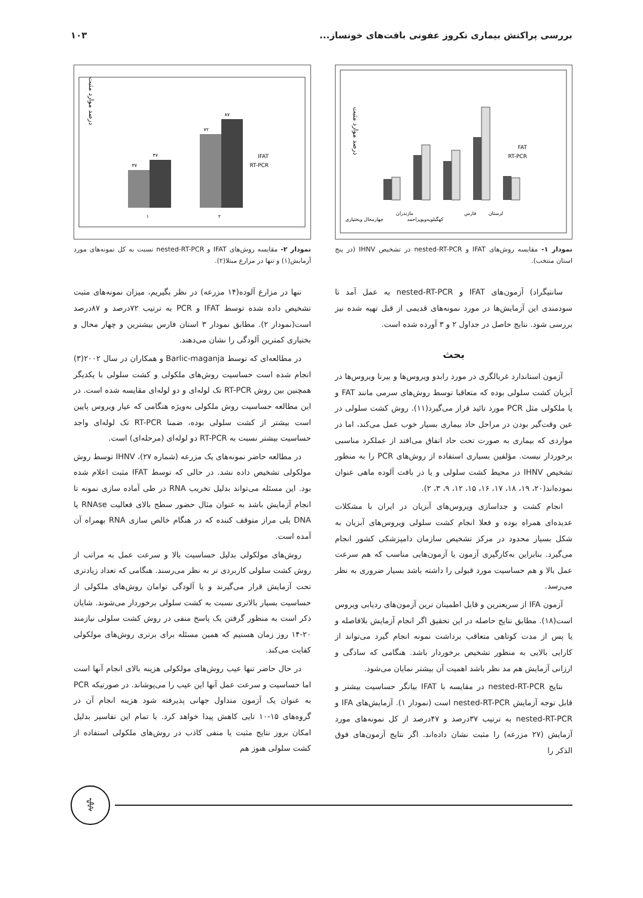بررسی پراکنش بیماری نکروز عفونی بافت‌های خونساز... ۱۰۳
درصد موارد مثبت
FAT
RT-PCR
چهارمحال وبختیاری
مازندران
کهگیلویه‌وبویراحمد
فارس
لرستان
نمودار ۱- مقایسه روش‌های IFAT و nested-RT-PCR در تشخیص IHNV (در پنج استان منتخب).
سانتیگراد) آزمون‌های IFAT و nested-RT-PCR به عمل آمد تا سودمندی این آزمایش‌ها در مورد نمونه‌های قدیمی از قبل تهیه شده نیز بررسی شود. نتایج حاصل در جداول ۲ و ۳ آورده شده است.
بحث
آزمون استاندارد غربالگری در مورد رابدو ویروس‌ها و بیرنا ویروس‌ها در آبزیان کشت سلولی بوده که متعاقبا توسط روش‌های سرمی مانند FAT و یا ملکولی مثل PCR مورد تائید قرار می‌گیرد(۱۱). روش کشت سلولی در عین وقت‌گیر بودن در مراحل حاد بیماری بسیار خوب عمل می‌کند، اما در مواردی که بیماری به صورت تحت حاد اتفاق می‌افتد از عملکرد مناسبی برخوردار نیست. مؤلفین بسیاری استفاده از روش‌های PCR را به منظور تشخیص IHNV در محیط کشت سلولی و یا در بافت آلوده ماهی عنوان نموده‌اند(۲۰، ۱۹، ۱۸، ۱۷، ۱۶، ۱۵، ۱۲، ۹، ۳، ۲).
انجام کشت و جداسازی ویروس‌های آبزیان در ایران با مشکلات عدیده‌ای همراه بوده و فعلا انجام کشت سلولی ویروس‌های آبزیان به شکل بسیار محدود در مرکز تشخیص سازمان دامپزشکی کشور انجام می‌گیرد. بنابراین به‌کارگیری آزمون یا آزمون‌هایی مناسب که هم سرعت عمل بالا و هم حساسیت مورد قبولی را داشته باشد بسیار ضروری به نظر می‌رسد.
آزمون IFA از سریعترین و قابل اطمینان ترین آزمون‌های ردیابی ویروس است(۱۸). مطابق نتایج حاصله در این تحقیق اگر انجام آزمایش بلافاصله و یا پس از مدت کوتاهی متعاقب برداشت نمونه انجام گیرد می‌تواند از کارایی بالایی به منظور تشخیص برخوردار باشد. هنگامی که سادگی و ارزانی آزمایش هم مد نظر باشد اهمیت آن بیشتر نمایان می‌شود.
نتایج nested-RT-PCR در مقایسه با IFAT بیانگر حساسیت بیشتر و قابل توجه آزمایش nested-RT-PCR است (نمودار ۱). آزمایش‌های IFA و nested-RT-PCR به ترتیب ۳۷درصد و ۴۷درصد از کل نمونه‌های مورد آزمایش (۲۷ مزرعه) را مثبت نشان داده‌اند. اگر نتایج آزمون‌های فوق الذکر را
درصد موارد مثبت
۳۷
۴۷
۷۲
۸۷
IFAT
RT-PCR
۱
۲
نمودار ۲- مقایسه روش‌های IFAT و nested-RT-PCR نسبت به کل نمونه‌های مورد آزمایش(۱) و تنها در مزارع مبتلا(۲).
تنها در مزارع آلوده(۱۴ مزرعه) در نظر بگیریم، میزان نمونه‌های مثبت تشخیص داده شده توسط IFAT و PCR به ترتیب ۷۲درصد و ۸۷درصد است(نمودار ۲). مطابق نمودار ۳ استان فارس بیشترین و چهار محال و بختیاری کمترین آلودگی را نشان می‌دهند.
در مطالعه‌ای که توسط Barlic-maganja و همکاران در سال ۲۰۰۲(۳) انجام شده است حساسیت روش‌های ملکولی و کشت سلولی با یکدیگر همچنین بین روش RT-PCR تک لوله‌ای و دو لوله‌ای مقایسه شده است. در این مطالعه حساسیت روش ملکولی به‌ویژه هنگامی که عیار ویروس پایین است بیشتر از کشت سلولی بوده، ضمنا RT-PCR تک لوله‌ای واجد حساسیت بیشتر نسبت به RT-PCR دو لوله‌ای (مرحله‌ای) است.
در مطالعه حاضر نمونه‌های یک مزرعه (شماره ۲۷)، IHNV توسط روش مولکولی تشخیص داده نشد. در حالی که توسط IFAT مثبت اعلام شده بود. این مسئله می‌تواند بدلیل تخریب RNA در طی آماده سازی نمونه تا انجام آزمایش باشد به عنوان مثال حضور سطح بالای فعالیت RNAse یا DNA پلی مراز متوقف کننده که در هنگام خالص سازی RNA بهمراه آن آمده است.
روش‌های مولکولی بدلیل حساسیت بالا و سرعت عمل به مراتب از روش کشت سلولی کاربردی تر به نظر می‌رسند. هنگامی که تعداد زیادتری تحت آزمایش قرار می‌گیرند و یا آلودگی توامان روش‌های ملکولی از حساسیت بسیار بالاتری نسبت به کشت سلولی برخوردار می‌شوند. شایان ذکر است به منظور گرفتن یک پاسخ منفی در روش کشت سلولی نیازمند ۲۰-۱۴ روز زمان هستیم که همین مسئله برای برتری روش‌های مولکولی کفایت می‌کند.
در حال حاضر تنها عیب روش‌های مولکولی هزینه بالای انجام آنها است اما حساسیت و سرعت عمل آنها این عیب را می‌پوشاند. در صورتیکه PCR به عنوان یک آزمون متداول جهانی پذیرفته شود هزینه انجام آن در گروه‌های ۱۵-۱۰ تایی کاهش پیدا خواهد کرد. با تمام این تفاسیر بدلیل امکان بروز نتایج مثبت یا منفی کاذب در روش‌های ملکولی استفاده از کشت سلولی هنوز هم
⚕